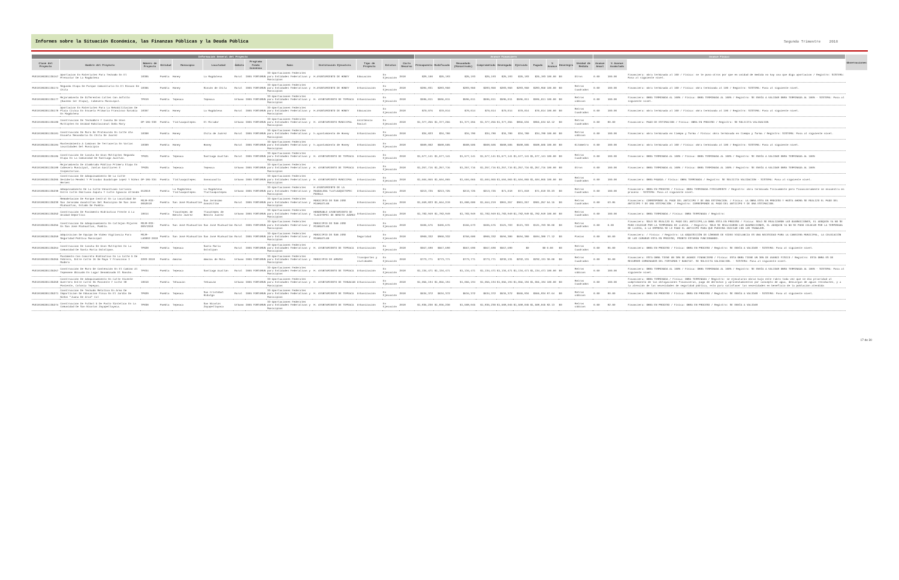Informes sobre la Situación Económica, las Finanzas Públicas y la Deuda Pública
Segundo Trimestre 2018
| Información General del Proyecto | | | | | | | | | | | | | Avance Financiero | | | | | | | | | | Avance Físico | | | Observaciones |
| --- | --- | --- | --- | --- | --- | --- | --- | --- | --- | --- | --- | --- | --- | --- | --- | --- | --- | --- | --- | --- | --- | --- | --- | --- | --- | --- |
| Clave del Proyecto | Nombre del Proyecto | Número de Proyecto | Entidad | Municipio | Localidad | Ámbito | Programa Fondo Convenio | Ramo | Institución Ejecutora | Tipo de Proyecto | Estatus | Ciclo Recurso | Presupuesto | Modificado | Recaudado (Ministrado) | Comprometido | Devengado | Ejercido | Pagado | % Avance | Reintegro | Unidad de Medida | Avance Anual | % Avance Acumulado | | |
| PUE18180201135167 | Aportacion En Materiales Para Techado En El Prescolar De La Magdalena | 18305 | Puebla | Honey | La Magdalena | Rural | I005 FORTAMUN | 33-Aportaciones Federales para Entidades Federativas y Municipios | H.AYUNTAMIENTO DE HONEY | Educación | En Ejecución | 2018 | $29,100 | $25,193 | $25,193 | $25,193 | $25,193 | $25,193 | $25,193 | 100.00 | $0 | Otros | 0.00 | 100.00 | Financiera: obra terminada al 100 / Física: se le puso otros por que en unidad de medida no hay una que diga aportacion / Registro: SISTEMA: Pasa al siguiente nivel. | |
| PUE18180201135174 | Segunda Etapa De Parque Comunitario En El Rincon De Chila | 18306 | Puebla | Honey | Rincón de Chila | Rural | I005 FORTAMUN | 33-Aportaciones Federales para Entidades Federativas y Municipios | H.AYUNTAMIENTO DE HONEY | Urbanización | En Ejecución | 2018 | $284,831 | $283,950 | $283,950 | $283,950 | $283,950 | $283,950 | $283,950 | 100.00 | $0 | Metros Cuadrados | 0.00 | 100.00 | Financiera: obra terminada al 100 / Física: obra terminada al 100 / Registro: SISTEMA: Pasa al siguiente nivel. | |
| PUE18180201135177 | Mejoramiento De Diferentes Calles Con Asfalto (Bacheo 1er Etapa), Cabecera Municipal. | TP819 | Puebla | Tepeaca | Tepeaca | Urbano | I005 FORTAMUN | 33-Aportaciones Federales para Entidades Federativas y Municipios | H. AYUNTAMIENTO DE TEPEACA | Urbanización | En Ejecución | 2018 | $596,011 | $596,011 | $596,011 | $596,011 | $596,011 | $596,011 | $596,011 | 100.00 | $0 | Metros cúbicos | 0.00 | 100.00 | Financiera: OBRA TERMINADA AL 100% / Física: OBRA TERMINADA AL 100% / Registro: SE ENVÍA A VALIDAR OBRA TERMINADA AL 100% - SISTEMA: Pasa al siguiente nivel. | |
| PUE18180201135178 | Aportacion En Materiales Para La Rehabilitacion De Plaza Civica En Escuela Primaria Francisco Sarabia En Magdalena | 18307 | Puebla | Honey | La Magdalena | Rural | I005 FORTAMUN | 33-Aportaciones Federales para Entidades Federativas y Municipios | H.AYUNTAMIENTO DE HONEY | Educación | En Ejecución | 2018 | $70,076 | $70,014 | $70,014 | $70,014 | $70,014 | $70,014 | $70,014 | 100.00 | $0 | Metros Cuadrados | 0.00 | 100.00 | Financiera: obra terminada al 100 / Física: obra terminada al 100 / Registro: SISTEMA: Pasa al siguiente nivel. | |
| PUE18180201135180 | Construccion De Techumbre Y Cancha De Usos Multiples En Unidad Habitacional Doña Mary | OP-186-338 | Puebla | Tlatlauquitepec | El Mirador | Urbano | I005 FORTAMUN | 33-Aportaciones Federales para Entidades Federativas y Municipios | H. AYUNTAMIENTO MUNICIPAL | Asistencia Social | En Ejecución | 2018 | $1,377,256 | $1,377,256 | $1,377,256 | $1,377,256 | $1,377,256 | $855,534 | $855,534 | 62.12 | $0 | Metros Cuadrados | 0.00 | 80.00 | Financiera: PAGO DE ESTIMACION / Física: OBRA EN PROCESO / Registro: SE SOLICITA VALIDACION | |
| PUE18180201135181 | Construcción De Muro De Protección En Calle Ala Escuela Secundaria En Chila De Juarez | 18308 | Puebla | Honey | Chila de Juárez | Rural | I005 FORTAMUN | 33-Aportaciones Federales para Entidades Federativas y Municipios | h.ayuntamiento de Honey | Urbanización | En Ejecución | 2018 | $34,823 | $34,780 | $34,780 | $34,780 | $34,780 | $34,780 | $34,780 | 100.00 | $0 | Metros cúbicos | 0.00 | 100.00 | Financiera: obra terminada en tiempo y forma / Física: obra terminada en tiempo y forma / Registro: SISTEMA: Pasa al siguiente nivel. | |
| PUE18180201135184 | Mantenimiento A Caminos De Terraceria En Varias Localidades Del Municipio | 18309 | Puebla | Honey | Honey | Rural | I005 FORTAMUN | 33-Aportaciones Federales para Entidades Federativas y Municipios | h.ayuntamiento de Honey | Urbanización | En Ejecución | 2018 | $509,002 | $508,505 | $508,505 | $508,505 | $508,505 | $508,505 | $508,505 | 100.00 | $0 | Kilómetro | 0.00 | 100.00 | Financiera: obra terminada al 100 / Física: obra terminada al 100 / Registro: SISTEMA: Pasa al siguiente nivel. | |
| PUE18180201135186 | Construcción De Cancha De Usos Múltiples Segunda Etapa En La Comunidad De Santiago Acatlán. | TP821 | Puebla | Tepeaca | Santiago Acatlán | Rural | I005 FORTAMUN | 33-Aportaciones Federales para Entidades Federativas y Municipios | H. AYUNTAMIENTO DE TEPEACA | Urbanización | En Ejecución | 2018 | $1,577,141 | $1,577,141 | $1,577,141 | $1,577,141 | $1,577,141 | $1,577,141 | $1,577,141 | 100.00 | $0 | Metros Cuadrados | 0.00 | 100.00 | Financiera: OBRA TERMINADA AL 100% / Física: OBRA TERMINADA AL 100% / Registro: SE ENVÍA A VALIDAR OBRA TERMINADA AL 100% | |
| PUE18180201135188 | Mejoramiento De Alumbrado Público Primera Etapa En Cabecera Municipal, Juntas Auxiliares E Inspectorias. | TP825 | Puebla | Tepeaca | Tepeaca | Urbano | I005 FORTAMUN | 33-Aportaciones Federales para Entidades Federativas y Municipios | H. AYUNTAMIENTO DE TEPEACA | Urbanización | En Ejecución | 2018 | $1,257,716 | $1,257,716 | $1,257,716 | $1,257,716 | $1,257,716 | $1,257,716 | $1,257,716 | 100.00 | $0 | Otros | 0.00 | 100.00 | Financiera: OBRA TERMINADA AL 100% / Física: OBRA TERMINADA AL 100% / Registro: SE ENVÍA A VALIDAR OBRA TERMINADA AL 100% | |
| PUE18180201135205 | Construccion De Adoquinamiento De La Calle Desiderio Mendez Y Privadas Guadalupe Lopez Y Niños Heroes | OP-186-334 | Puebla | Tlatlauquitepec | Xonocuautla | Urbano | I005 FORTAMUN | 33-Aportaciones Federales para Entidades Federativas y Municipios | H. AYUNTAMIENTO MUNICIPAL | Urbanización | En Ejecución | 2018 | $1,604,065 | $1,604,065 | $1,604,065 | $1,604,065 | $1,604,065 | $1,604,065 | $1,604,065 | 100.00 | $0 | Metros Cuadrados | 0.00 | 100.00 | Financiera: OBRA PAGADA / Física: OBRA TERMINADA / Registro: SE SOLICITA VALIDACION - SISTEMA: Pasa al siguiente nivel. | |
| PUE18180201135238 | Adoquinamiento De La Calle Venustiano Carranza Entre Calle Emiliano Zapata Y Calle Ignacio Allende | 012018 | Puebla | La Magdalena Tlatlauquitepec | La Magdalena Tlatlauquitepec | Urbano | I005 FORTAMUN | 33-Aportaciones Federales para Entidades Federativas y Municipios | H AYUNTAMIENTO DE LA MAGDALENA TLATLAUQUITEPEC PUEBLA | Urbanización | En Ejecución | 2018 | $213,725 | $213,725 | $213,725 | $213,725 | $71,018 | $71,018 | $71,018 | 33.23 | $0 | Metros Cuadrados | 0.00 | 100.00 | Financiera: OBRA EN PROCESO / Física: OBRA TERMINADA FISICAMENTE / Registro: obra terminada fisicamente pero financieramente se encuentra en proceso - SISTEMA: Pasa al siguiente nivel. | |
| PUE18180201135239 | Remodelacion De Parque Central En La Localidad De San Jeronimo Axochitlan Del Municipio De San Jose Miahuatlan, Estado De Puebla. | MSJM-R33-0052018 | Puebla | San José Miahuatlán | San Jerónimo Axochitlán | Rural | I005 FORTAMUN | 33-Aportaciones Federales para Entidades Federativas y Municipios | MUNICIPIO DE SAN JOSE MIAHUATLAN | Urbanización | En Ejecución | 2018 | $1,659,823 | $1,664,219 | $1,000,000 | $1,664,219 | $901,257 | $901,257 | $901,257 | 54.15 | $0 | Metros Cuadrados | 0.00 | 63.86 | Financiera: CORRESPONDE AL PAGO DEL ANTICIPO Y DE UNA ESTIMACION. / Física: LA OBRA ESTA EN PROCESO Y HASTA AHORA SE REALIZO EL PAGO DEL ANTICIPO Y DE UNA ESTIMACIÓN. / Registro: CORRESPONDE AL PAGO DEL ANTICIPO Y DE UNA ESTIMACION. | |
| PUE18180201135252 | Construcción De Pavimento Hidráulico Frente A La Unidad Deportiva | 18014 | Puebla | Tlacotepec de Benito Juárez | Tlacotepec de Benito Juárez | Urbano | I005 FORTAMUN | 33-Aportaciones Federales para Entidades Federativas y Municipios | HONORABLE AYUNTAMIENTO DE TLACOTEPEC DE BENITO JUÁREZ | Urbanización | En Ejecución | 2018 | $1,782,949 | $1,782,949 | $1,782,949 | $1,782,949 | $1,782,949 | $1,782,949 | $1,782,949 | 100.00 | $0 | Metros Cuadrados | 0.00 | 100.00 | Financiera: OBRA TERMINADA / Física: OBRA TERMINADA / Registro: | |
| PUE18180201135256 | Construccion De Adoquinamiento En Callejon Mijares En San Jose Miahuatlan, Puebla. | MSJM-R33-009/2018 | Puebla | San José Miahuatlán | San José Miahuatlán | Rural | I005 FORTAMUN | 33-Aportaciones Federales para Entidades Federativas y Municipios | MUNICIPIO DE SAN JOSE MIAHUATLAN | Urbanización | En Ejecución | 2018 | $405,676 | $405,676 | $156,673 | $405,676 | $121,703 | $121,703 | $121,703 | 30.00 | $0 | Metros Cuadrados | 0.00 | 0.00 | Financiera: SOLO SE REALIZO EL PAGO DEL ANTICIPO,LA OBRA ESTA EN PROCESO / Física: SOLO SE REALIZARON LAS GUARNICIONES, EL ADOQUIN YA NO SE PUDO COLOCAR POR LA TEMPORADA DE LLUVIA. / Registro: SOLO SE REALIZARON LAS GUARNICIONES, EL ADOQUIN YA NO SE PUDO COLOCAR POR LA TEMPORADA DE LLUVIA, A LA EMPRESA SE LE PAGO EL ANTICIPO PARA QUE PUDIERA INICIAR CON LOS TRABAJOS. | |
| PUE18180201135259 | Adquisicion De Equipo De Video Vigilancia Para Seguridad Publica Municipal | MSJM-LAD002-2018 | Puebla | San José Miahuatlán | San José Miahuatlán | Rural | I005 FORTAMUN | 33-Aportaciones Federales para Entidades Federativas y Municipios | MUNICIPIO DE SAN JOSE MIAHUATLAN | Seguridad | En Ejecución | 2018 | $900,332 | $900,332 | $750,000 | $900,332 | $694,380 | $694,380 | $694,380 | 77.12 | $0 | Piezas | 0.00 | 50.00 | Financiera: / Física: / Registro: LA ADQUISICIÓN DE CÁMARAS DE VIDEO VIGILANCIA ES UNA NECESIDAD PARA LA CABECERA MUNICIPAL, LA COLOCACIÓN DE LAS CÁMARAS ESTA EN PROCESO, PRONTO ESTARÁN FUNCIONANDO. | |
| PUE18180201135264 | Construccion De Cancha De Usos Multiples En La Comunidad De Santa Maria Oxtotipan. | TP828 | Puebla | Tepeaca | Santa María Oxtotipan | Rural | I005 FORTAMUN | 33-Aportaciones Federales para Entidades Federativas y Municipios | H. AYUNTAMIENTO DE TEPEACA | Urbanización | En Ejecución | 2018 | $567,690 | $567,690 | $567,690 | $567,690 | $567,690 | $0 | $0 | 0.00 | $0 | Metros Cuadrados | 0.00 | 85.00 | Financiera: OBRA EN PROCESO / Física: OBRA EN PROCESO / Registro: SE ENVÍA A VALIDAR - SISTEMA: Pasa al siguiente nivel. | |
| PUE18180201135265 | Pavimento Con Concreto Hidráulico En La Calle 5 De Febrero, Entre Calle 16 De Mayo Y Francisco I Madero | 2283-2018 | Puebla | Amozoc | Amozoc de Mota | Urbano | I005 FORTAMUN | 33-Aportaciones Federales para Entidades Federativas y Municipios | MUNICIPIO DE AMOZOC | Transportes y vialidades | En Ejecución | 2018 | $773,771 | $773,771 | $773,771 | $773,771 | $232,131 | $232,131 | $232,131 | 30.00 | $0 | Metros Cuadrados | 0.00 | 30.00 | Financiera: ESTA OBRA TIENE UN 30% DE AVANCE FINANCIERO / Física: ESTA OBRA TIENE UN 30% DE AVANCE FISICO / Registro: ESTA OBRA ES DE RECURSOS COMBINADOS DEL FORTAMUN Y HABITAT. SE SOLICITA VALIDACION. - SISTEMA: Pasa al siguiente nivel. | |
| PUE18180201135267 | Construcción De Muro De Contención En El Camino Al Tepenene Ubicado En Lugar Denominado El Rancho. | TP834 | Puebla | Tepeaca | Santiago Acatlán | Rural | I005 FORTAMUN | 33-Aportaciones Federales para Entidades Federativas y Municipios | H. AYUNTAMIENTO DE TEPEACA | Urbanización | En Ejecución | 2018 | $1,134,471 | $1,134,471 | $1,134,471 | $1,134,471 | $1,134,471 | $1,134,471 | $1,134,471 | 100.00 | $0 | Metros cúbicos | 0.00 | 100.00 | Financiera: OBRA TERMINADA AL 100% / Física: OBRA TERMINADA AL 100% / Registro: SE ENVÍA A VALIDAR OBRA TERMINADA AL 100% - SISTEMA: Pasa al siguiente nivel. | |
| PUE18180201135268 | Construcción De Adoquinamiento En Calle Vicente Guerrero Entre Calle 36 Poniente Y Calle 38 Poniente, Colonia Tepeyac. | 18010 | Puebla | Tehuacán | Tehuacán | Urbano | I005 FORTAMUN | 33-Aportaciones Federales para Entidades Federativas y Municipios | H. AYUNTAMIENTO DE TEHUACAN | Urbanización | En Ejecución | 2018 | $1,056,194 | $1,056,194 | $1,056,194 | $1,056,194 | $1,056,194 | $1,056,194 | $1,056,194 | 100.00 | $0 | Metros Cuadrados | 0.00 | 100.00 | Financiera: OBRA TERMINADA / Física: OBRA TERMINADA / Registro: se ejecutaron obras bajo este rubro toda vez que se dio prioridad al cumplimiento de las obligaciones financieras, pago de derechos y aprovechamientos por concepto de agua, descargas de aguas residuales, y a la atención de las necesidades de seguridad pública, esto para satisfacer las necesidades en beneficio de la población atendida | |
| PUE18180201135271 | Construccion De Techado Metalico En Area De Imparticion De Educacion Fisca En El Jardin De Niños "Juana De Arco" Cct | TP829 | Puebla | Tepeaca | San Cristóbal Hidalgo | Rural | I005 FORTAMUN | 33-Aportaciones Federales para Entidades Federativas y Municipios | H. AYUNTAMIENTO DE TEPEACA | Urbanización | En Ejecución | 2018 | $634,372 | $634,372 | $634,372 | $634,372 | $634,372 | $555,934 | $555,934 | 87.64 | $0 | Metros cúbicos | 0.00 | 80.00 | Financiera: OBRA EN PROCESO / Física: OBRA EN PROCESO / Registro: SE ENVÍA A VALIDAR - SISTEMA: Pasa al siguiente nivel. | |
| PUE18180201135274 | Construccion De Futbol 5 De Pasto Sintetico En La Comunidad De San Nicolas Zoyapetlayoca. | TP838 | Puebla | Tepeaca | San Nicolás Zoyapetlayoca | Urbano | I005 FORTAMUN | 33-Aportaciones Federales para Entidades Federativas y Municipios | H. AYUNTAMIENTO DE TEPEACA | Urbanización | En Ejecución | 2018 | $1,836,230 | $1,836,230 | $1,508,045 | $1,836,230 | $1,508,045 | $1,508,045 | $1,508,045 | 82.13 | $0 | Metros cúbicos | 0.00 | 82.00 | Financiera: OBRA EN PROCESO / Física: OBRA EN PROCESO / Registro: SE ENVÍA A VALIDAR | |
17 de 30